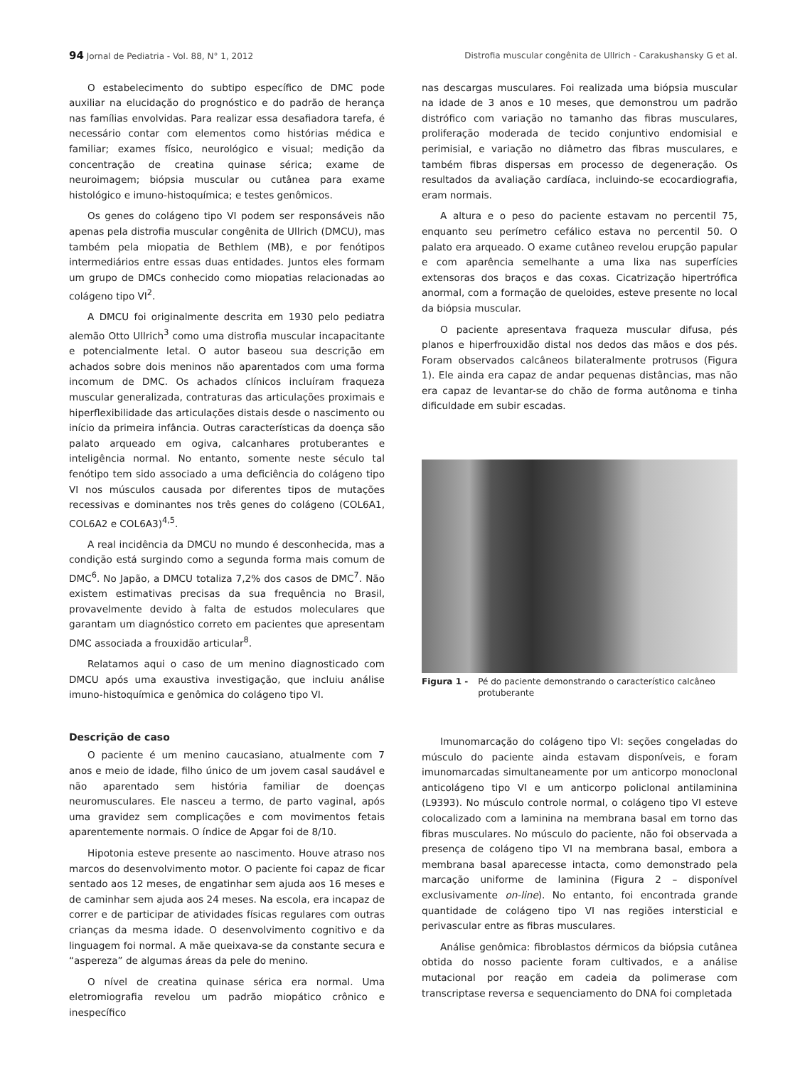94 Jornal de Pediatria - Vol. 88, N° 1, 2012 Distrofia muscular congênita de Ullrich - Carakushansky G et al.
O estabelecimento do subtipo específico de DMC pode auxiliar na elucidação do prognóstico e do padrão de herança nas famílias envolvidas. Para realizar essa desafiadora tarefa, é necessário contar com elementos como histórias médica e familiar; exames físico, neurológico e visual; medição da concentração de creatina quinase sérica; exame de neuroimagem; biópsia muscular ou cutânea para exame histológico e imuno-histoquímica; e testes genômicos.
Os genes do colágeno tipo VI podem ser responsáveis não apenas pela distrofia muscular congênita de Ullrich (DMCU), mas também pela miopatia de Bethlem (MB), e por fenótipos intermediários entre essas duas entidades. Juntos eles formam um grupo de DMCs conhecido como miopatias relacionadas ao colágeno tipo VI<sup>2</sup>.
A DMCU foi originalmente descrita em 1930 pelo pediatra alemão Otto Ullrich<sup>3</sup> como uma distrofia muscular incapacitante e potencialmente letal. O autor baseou sua descrição em achados sobre dois meninos não aparentados com uma forma incomum de DMC. Os achados clínicos incluíram fraqueza muscular generalizada, contraturas das articulações proximais e hiperflexibilidade das articulações distais desde o nascimento ou início da primeira infância. Outras características da doença são palato arqueado em ogiva, calcanhares protuberantes e inteligência normal. No entanto, somente neste século tal fenótipo tem sido associado a uma deficiência do colágeno tipo VI nos músculos causada por diferentes tipos de mutações recessivas e dominantes nos três genes do colágeno (COL6A1, COL6A2 e COL6A3)<sup>4,5</sup>.
A real incidência da DMCU no mundo é desconhecida, mas a condição está surgindo como a segunda forma mais comum de DMC<sup>6</sup>. No Japão, a DMCU totaliza 7,2% dos casos de DMC<sup>7</sup>. Não existem estimativas precisas da sua frequência no Brasil, provavelmente devido à falta de estudos moleculares que garantam um diagnóstico correto em pacientes que apresentam DMC associada a frouxidão articular<sup>8</sup>.
Relatamos aqui o caso de um menino diagnosticado com DMCU após uma exaustiva investigação, que incluiu análise imuno-histoquímica e genômica do colágeno tipo VI.
Descrição de caso
O paciente é um menino caucasiano, atualmente com 7 anos e meio de idade, filho único de um jovem casal saudável e não aparentado sem história familiar de doenças neuromusculares. Ele nasceu a termo, de parto vaginal, após uma gravidez sem complicações e com movimentos fetais aparentemente normais. O índice de Apgar foi de 8/10.
Hipotonia esteve presente ao nascimento. Houve atraso nos marcos do desenvolvimento motor. O paciente foi capaz de ficar sentado aos 12 meses, de engatinhar sem ajuda aos 16 meses e de caminhar sem ajuda aos 24 meses. Na escola, era incapaz de correr e de participar de atividades físicas regulares com outras crianças da mesma idade. O desenvolvimento cognitivo e da linguagem foi normal. A mãe queixava-se da constante secura e “aspereza” de algumas áreas da pele do menino.
O nível de creatina quinase sérica era normal. Uma eletromiografia revelou um padrão miopático crônico e inespecífico
nas descargas musculares. Foi realizada uma biópsia muscular na idade de 3 anos e 10 meses, que demonstrou um padrão distrófico com variação no tamanho das fibras musculares, proliferação moderada de tecido conjuntivo endomisial e perimisial, e variação no diâmetro das fibras musculares, e também fibras dispersas em processo de degeneração. Os resultados da avaliação cardíaca, incluindo-se ecocardiografia, eram normais.
A altura e o peso do paciente estavam no percentil 75, enquanto seu perímetro cefálico estava no percentil 50. O palato era arqueado. O exame cutâneo revelou erupção papular e com aparência semelhante a uma lixa nas superfícies extensoras dos braços e das coxas. Cicatrização hipertrófica anormal, com a formação de queloides, esteve presente no local da biópsia muscular.
O paciente apresentava fraqueza muscular difusa, pés planos e hiperfrouxidão distal nos dedos das mãos e dos pés. Foram observados calcâneos bilateralmente protrusos (Figura 1). Ele ainda era capaz de andar pequenas distâncias, mas não era capaz de levantar-se do chão de forma autônoma e tinha dificuldade em subir escadas.
Figura 1 - Pé do paciente demonstrando o característico calcâneo protuberante
Imunomarcação do colágeno tipo VI: seções congeladas do músculo do paciente ainda estavam disponíveis, e foram imunomarcadas simultaneamente por um anticorpo monoclonal anticolágeno tipo VI e um anticorpo policlonal antilaminina (L9393). No músculo controle normal, o colágeno tipo VI esteve colocalizado com a laminina na membrana basal em torno das fibras musculares. No músculo do paciente, não foi observada a presença de colágeno tipo VI na membrana basal, embora a membrana basal aparecesse intacta, como demonstrado pela marcação uniforme de laminina (Figura 2 – disponível exclusivamente on-line). No entanto, foi encontrada grande quantidade de colágeno tipo VI nas regiões intersticial e perivascular entre as fibras musculares.
Análise genômica: fibroblastos dérmicos da biópsia cutânea obtida do nosso paciente foram cultivados, e a análise mutacional por reação em cadeia da polimerase com transcriptase reversa e sequenciamento do DNA foi completada